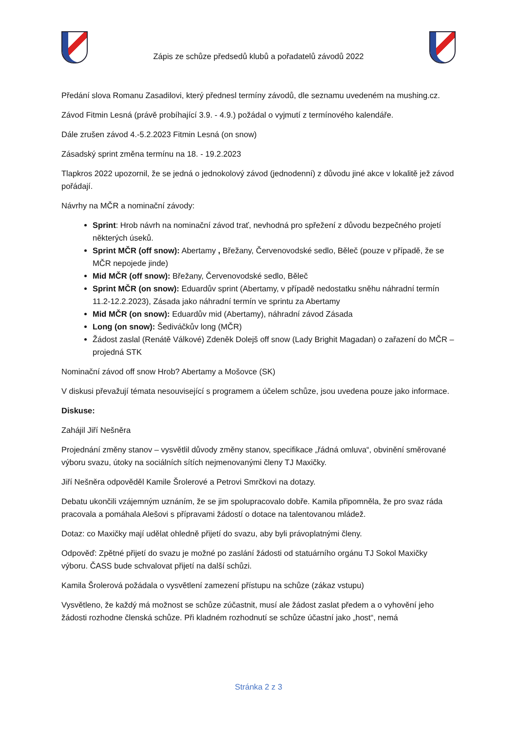Zápis ze schůze předsedů klubů a pořadatelů závodů 2022
Předání slova Romanu Zasadilovi, který přednesl termíny závodů, dle seznamu uvedeném na mushing.cz.
Závod Fitmin Lesná (právě probíhající 3.9. - 4.9.) požádal o vyjmutí z termínového kalendáře.
Dále zrušen závod 4.-5.2.2023 Fitmin Lesná (on snow)
Zásadský sprint změna termínu na 18. - 19.2.2023
Tlapkros 2022 upozornil, že se jedná o jednokolový závod (jednodenní) z důvodu jiné akce v lokalitě jež závod pořádají.
Návrhy na MČR a nominační závody:
Sprint: Hrob návrh na nominační závod trať, nevhodná pro spřežení z důvodu bezpečného projetí některých úseků.
Sprint MČR (off snow): Abertamy , Břežany, Červenovodské sedlo, Běleč (pouze v případě, že se MČR nepojede jinde)
Mid MČR (off snow): Břežany, Červenovodské sedlo, Běleč
Sprint MČR (on snow): Eduardův sprint (Abertamy, v případě nedostatku sněhu náhradní termín 11.2-12.2.2023), Zásada jako náhradní termín ve sprintu za Abertamy
Mid MČR (on snow): Eduardův mid (Abertamy), náhradní závod Zásada
Long (on snow): Šediváčkův long (MČR)
Žádost zaslal (Renátě Válkové) Zdeněk Dolejš off snow (Lady Brighit Magadan) o zařazení do MČR – projedná STK
Nominační závod off snow Hrob? Abertamy a Mošovce (SK)
V diskusi převažují témata nesouvisející s programem a účelem schůze, jsou uvedena pouze jako informace.
Diskuse:
Zahájil Jiří Nešněra
Projednání změny stanov – vysvětlil důvody změny stanov, specifikace „řádná omluva“, obvinění směrované výboru svazu, útoky na sociálních sítích nejmenovanými členy TJ Maxičky.
Jiří Nešněra odpověděl Kamile Šrolerové a Petrovi Smrčkovi na dotazy.
Debatu ukončili vzájemným uznáním, že se jim spolupracovalo dobře. Kamila připomněla, že pro svaz ráda pracovala a pomáhala Alešovi s přípravami žádostí o dotace na talentovanou mládež.
Dotaz: co Maxičky mají udělat ohledně přijetí do svazu, aby byli právoplatnými členy.
Odpověď: Zpětné přijetí do svazu je možné po zaslání žádosti od statuárního orgánu TJ Sokol Maxičky výboru. ČASS bude schvalovat přijetí na další schůzi.
Kamila Šrolerová požádala o vysvětlení zamezení přístupu na schůze (zákaz vstupu)
Vysvětleno, že každý má možnost se schůze zúčastnit, musí ale žádost zaslat předem a o vyhovění jeho žádosti rozhodne členská schůze. Při kladném rozhodnutí se schůze účastní jako „host“, nemá
Stránka 2 z 3